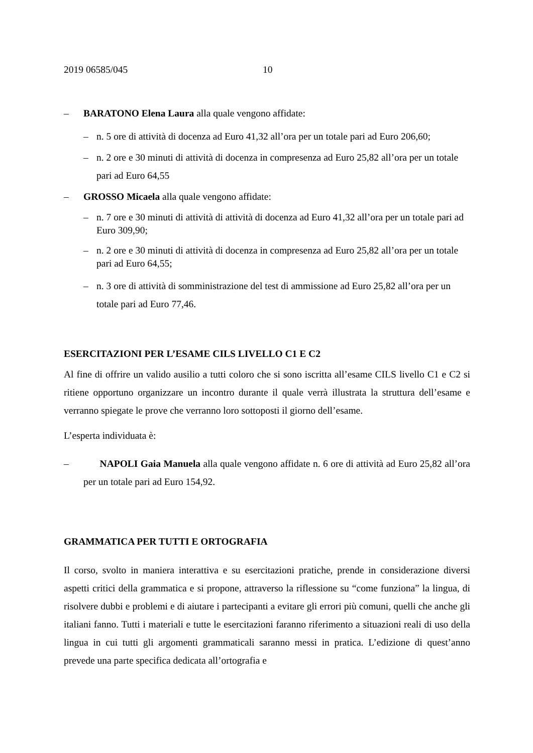2019 06585/045 10
– BARATONO Elena Laura alla quale vengono affidate:
– n. 5 ore di attività di docenza ad Euro 41,32 all’ora per un totale pari ad Euro 206,60;
– n. 2 ore e 30 minuti di attività di docenza in compresenza ad Euro 25,82 all’ora per un totale pari ad Euro 64,55
– GROSSO Micaela alla quale vengono affidate:
– n. 7 ore e 30 minuti di attività di attività di docenza ad Euro 41,32 all’ora per un totale pari ad Euro 309,90;
– n. 2 ore e 30 minuti di attività di docenza in compresenza ad Euro 25,82 all’ora per un totale pari ad Euro 64,55;
– n. 3 ore di attività di somministrazione del test di ammissione ad Euro 25,82 all’ora per un totale pari ad Euro 77,46.
ESERCITAZIONI PER L’ESAME CILS LIVELLO C1 E C2
Al fine di offrire un valido ausilio a tutti coloro che si sono iscritta all’esame CILS livello C1 e C2 si ritiene opportuno organizzare un incontro durante il quale verrà illustrata la struttura dell’esame e verranno spiegate le prove che verranno loro sottoposti il giorno dell’esame.
L’esperta individuata è:
– NAPOLI Gaia Manuela alla quale vengono affidate n. 6 ore di attività ad Euro 25,82 all’ora per un totale pari ad Euro 154,92.
GRAMMATICA PER TUTTI E ORTOGRAFIA
Il corso, svolto in maniera interattiva e su esercitazioni pratiche, prende in considerazione diversi aspetti critici della grammatica e si propone, attraverso la riflessione su “come funziona” la lingua, di risolvere dubbi e problemi e di aiutare i partecipanti a evitare gli errori più comuni, quelli che anche gli italiani fanno. Tutti i materiali e tutte le esercitazioni faranno riferimento a situazioni reali di uso della lingua in cui tutti gli argomenti grammaticali saranno messi in pratica. L’edizione di quest’anno prevede una parte specifica dedicata all’ortografia e